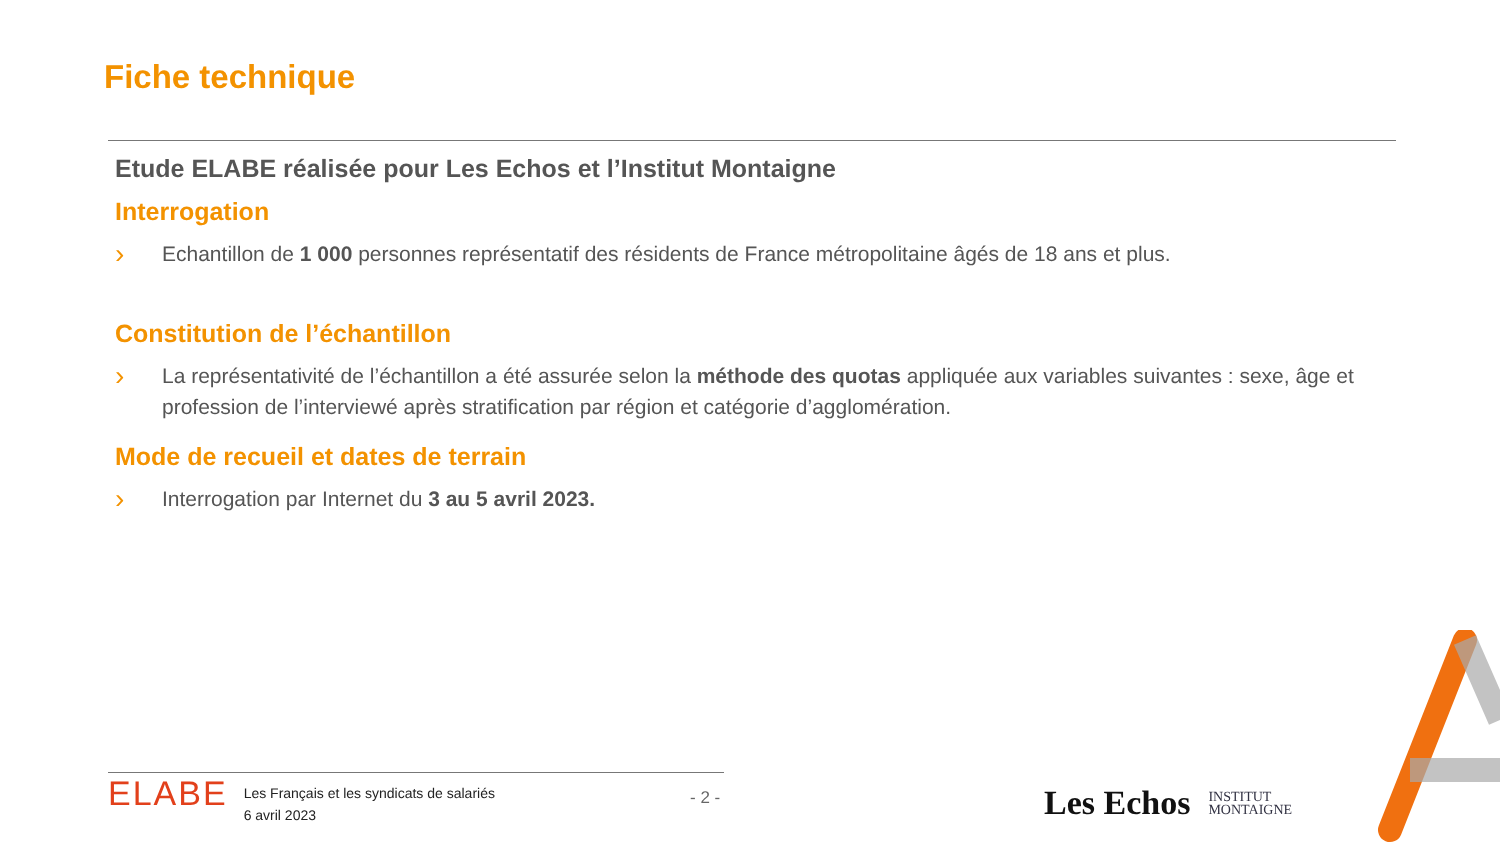Fiche technique
Etude ELABE réalisée pour Les Echos et l’Institut Montaigne
Interrogation
› Echantillon de 1 000 personnes représentatif des résidents de France métropolitaine âgés de 18 ans et plus.
Constitution de l’échantillon
› La représentativité de l’échantillon a été assurée selon la méthode des quotas appliquée aux variables suivantes : sexe, âge et profession de l’interviewé après stratification par région et catégorie d’agglomération.
Mode de recueil et dates de terrain
› Interrogation par Internet du 3 au 5 avril 2023.
ELABE Les Français et les syndicats de salariés
6 avril 2023
- 2 -
Les Echos INSTITUT
MONTAIGNE